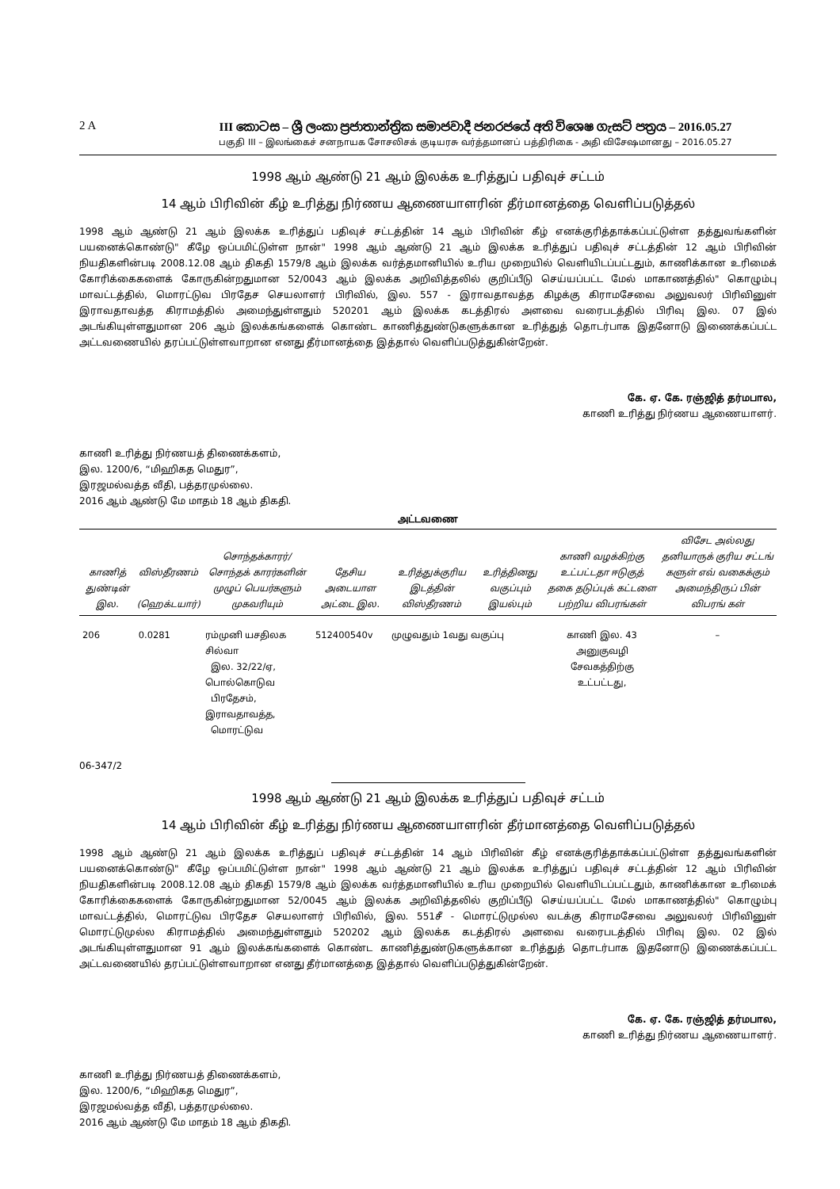2 A III කොටස – ශ්‍රී ලංකා ප්‍රජාතාන්ත්‍රික සමාජවාදී ජනරජයේ අති විශෙෂ ගැසට් පත්‍රය – 2016.05.27
பகுதி III – இலங்கைச் சனநாயக சோசலிசக் குடியரசு வர்த்தமானப் பத்திரிகை - அதி விசேஷமானது – 2016.05.27
1998 ஆம் ஆண்டு 21 ஆம் இலக்க உரித்துப் பதிவுச் சட்டம்
14 ஆம் பிரிவின் கீழ் உரித்து நிர்ணய ஆணையாளரின் தீர்மானத்தை வெளிப்படுத்தல்
1998 ஆம் ஆண்டு 21 ஆம் இலக்க உரித்துப் பதிவுச் சட்டத்தின் 14 ஆம் பிரிவின் கீழ் எனக்குரித்தாக்கப்பட்டுள்ள தத்துவங்களின் பயனைக்கொண்டு" கீழே ஒப்பமிட்டுள்ள நான்" 1998 ஆம் ஆண்டு 21 ஆம் இலக்க உரித்துப் பதிவுச் சட்டத்தின் 12 ஆம் பிரிவின் நியதிகளின்படி 2008.12.08 ஆம் திகதி 1579/8 ஆம் இலக்க வர்த்தமானியில் உரிய முறையில் வெளியிடப்பட்டதும், காணிக்கான உரிமைக் கோரிக்கைகளைக் கோருகின்றதுமான 52/0043 ஆம் இலக்க அறிவித்தலில் குறிப்பீடு செய்யப்பட்ட மேல் மாகாணத்தில்" கொழும்பு மாவட்டத்தில், மொரட்டுவ பிரதேச செயலாளர் பிரிவில், இல. 557 - இராவதாவத்த கிழக்கு கிராமசேவை அலுவலர் பிரிவினுள் இராவதாவத்த கிராமத்தில் அமைந்துள்ளதும் 520201 ஆம் இலக்க கடத்திரல் அளவை வரைபடத்தில் பிரிவு இல. 07 இல் அடங்கியுள்ளதுமான 206 ஆம் இலக்கங்களைக் கொண்ட காணித்துண்டுகளுக்கான உரித்துத் தொடர்பாக இதனோடு இணைக்கப்பட்ட அட்டவணையில் தரப்பட்டுள்ளவாறான எனது தீர்மானத்தை இத்தால் வெளிப்படுத்துகின்றேன்.
கே. ஏ. கே. ரஞ்ஜித் தர்மபால,
காணி உரித்து நிர்ணய ஆணையாளர்.
காணி உரித்து நிர்ணயத் திணைக்களம்,
இல. 1200/6, “மிஹிகத மெதுர”,
இரஜமல்வத்த வீதி, பத்தரமுல்லை.
2016 ஆம் ஆண்டு மே மாதம் 18 ஆம் திகதி.
அட்டவணை
| காணித் துண்டின் இல. | விஸ்தீரணம் (ஹெக்டயார்) | சொந்தக்காரர்/ சொந்தக் காரர்களின் முழுப் பெயர்களும் முகவரியும் | தேசிய அடையாள அட்டை இல. | உரித்துக்குரிய இடத்தின் விஸ்தீரணம் | உரித்தினது வகுப்பும் இயல்பும் | காணி வழக்கிற்கு உட்பட்டதா ஈடுகுத் தகை தடுப்புக் கட்டளை பற்றிய விபரங்கள் | விசேட அல்லது தனியாருக் குரிய சட்டங் களுள் எவ் வகைக்கும் அமைந்திருப் பின் விபரங் கள் |
| --- | --- | --- | --- | --- | --- | --- | --- |
| 206 | 0.0281 | ரம்முனி யசதிலக சில்வா இல. 32/22/ஏ, பொல்கொடுவ பிரதேசம், இராவதாவத்த, மொரட்டுவ | 512400540v | முழுவதும் 1வது வகுப்பு | | காணி இல. 43 அனுகுவழி சேவகத்திற்கு உட்பட்டது, | – |
06-347/2
1998 ஆம் ஆண்டு 21 ஆம் இலக்க உரித்துப் பதிவுச் சட்டம்
14 ஆம் பிரிவின் கீழ் உரித்து நிர்ணய ஆணையாளரின் தீர்மானத்தை வெளிப்படுத்தல்
1998 ஆம் ஆண்டு 21 ஆம் இலக்க உரித்துப் பதிவுச் சட்டத்தின் 14 ஆம் பிரிவின் கீழ் எனக்குரித்தாக்கப்பட்டுள்ள தத்துவங்களின் பயனைக்கொண்டு" கீழே ஒப்பமிட்டுள்ள நான்" 1998 ஆம் ஆண்டு 21 ஆம் இலக்க உரித்துப் பதிவுச் சட்டத்தின் 12 ஆம் பிரிவின் நியதிகளின்படி 2008.12.08 ஆம் திகதி 1579/8 ஆம் இலக்க வர்த்தமானியில் உரிய முறையில் வெளியிடப்பட்டதும், காணிக்கான உரிமைக் கோரிக்கைகளைக் கோருகின்றதுமான 52/0045 ஆம் இலக்க அறிவித்தலில் குறிப்பீடு செய்யப்பட்ட மேல் மாகாணத்தில்" கொழும்பு மாவட்டத்தில், மொரட்டுவ பிரதேச செயலாளர் பிரிவில், இல. 551சீ - மொரட்டுமுல்ல வடக்கு கிராமசேவை அலுவலர் பிரிவினுள் மொரட்டுமுல்ல கிராமத்தில் அமைந்துள்ளதும் 520202 ஆம் இலக்க கடத்திரல் அளவை வரைபடத்தில் பிரிவு இல. 02 இல் அடங்கியுள்ளதுமான 91 ஆம் இலக்கங்களைக் கொண்ட காணித்துண்டுகளுக்கான உரித்துத் தொடர்பாக இதனோடு இணைக்கப்பட்ட அட்டவணையில் தரப்பட்டுள்ளவாறான எனது தீர்மானத்தை இத்தால் வெளிப்படுத்துகின்றேன்.
கே. ஏ. கே. ரஞ்ஜித் தர்மபால,
காணி உரித்து நிர்ணய ஆணையாளர்.
காணி உரித்து நிர்ணயத் திணைக்களம்,
இல. 1200/6, “மிஹிகத மெதுர”,
இரஜமல்வத்த வீதி, பத்தரமுல்லை.
2016 ஆம் ஆண்டு மே மாதம் 18 ஆம் திகதி.